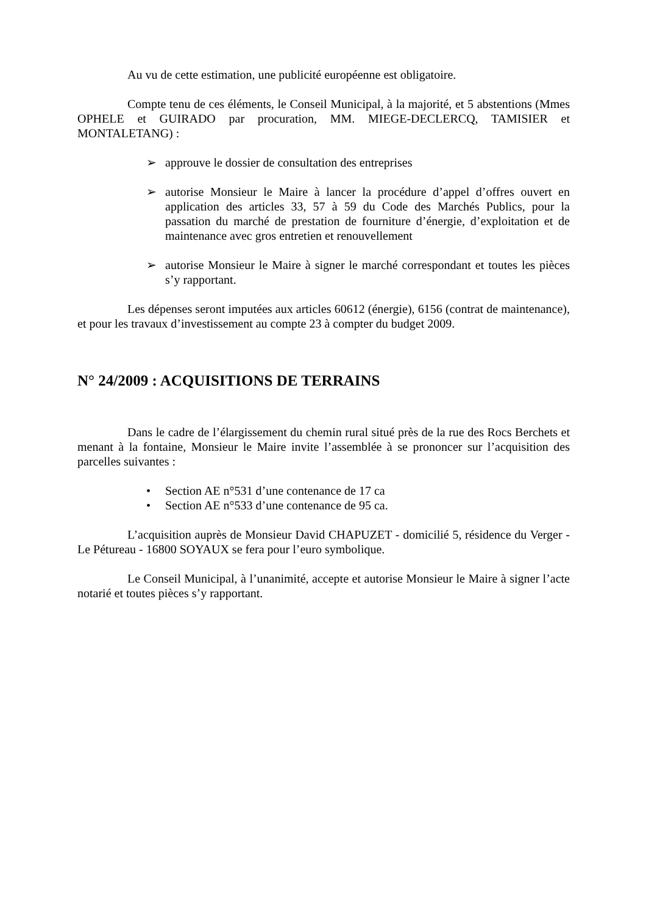Au vu de cette estimation, une publicité européenne est obligatoire.
Compte tenu de ces éléments, le Conseil Municipal, à la majorité, et 5 abstentions (Mmes OPHELE et GUIRADO par procuration, MM. MIEGE-DECLERCQ, TAMISIER et MONTALETANG) :
➢ approuve le dossier de consultation des entreprises
➢ autorise Monsieur le Maire à lancer la procédure d’appel d’offres ouvert en application des articles 33, 57 à 59 du Code des Marchés Publics, pour la passation du marché de prestation de fourniture d’énergie, d’exploitation et de maintenance avec gros entretien et renouvellement
➢ autorise Monsieur le Maire à signer le marché correspondant et toutes les pièces s’y rapportant.
Les dépenses seront imputées aux articles 60612 (énergie), 6156 (contrat de maintenance), et pour les travaux d’investissement au compte 23 à compter du budget 2009.
N° 24/2009 : ACQUISITIONS DE TERRAINS
Dans le cadre de l’élargissement du chemin rural situé près de la rue des Rocs Berchets et menant à la fontaine, Monsieur le Maire invite l’assemblée à se prononcer sur l’acquisition des parcelles suivantes :
• Section AE n°531 d’une contenance de 17 ca
• Section AE n°533 d’une contenance de 95 ca.
L’acquisition auprès de Monsieur David CHAPUZET - domicilié 5, résidence du Verger - Le Pétureau - 16800 SOYAUX se fera pour l’euro symbolique.
Le Conseil Municipal, à l’unanimité, accepte et autorise Monsieur le Maire à signer l’acte notarié et toutes pièces s’y rapportant.